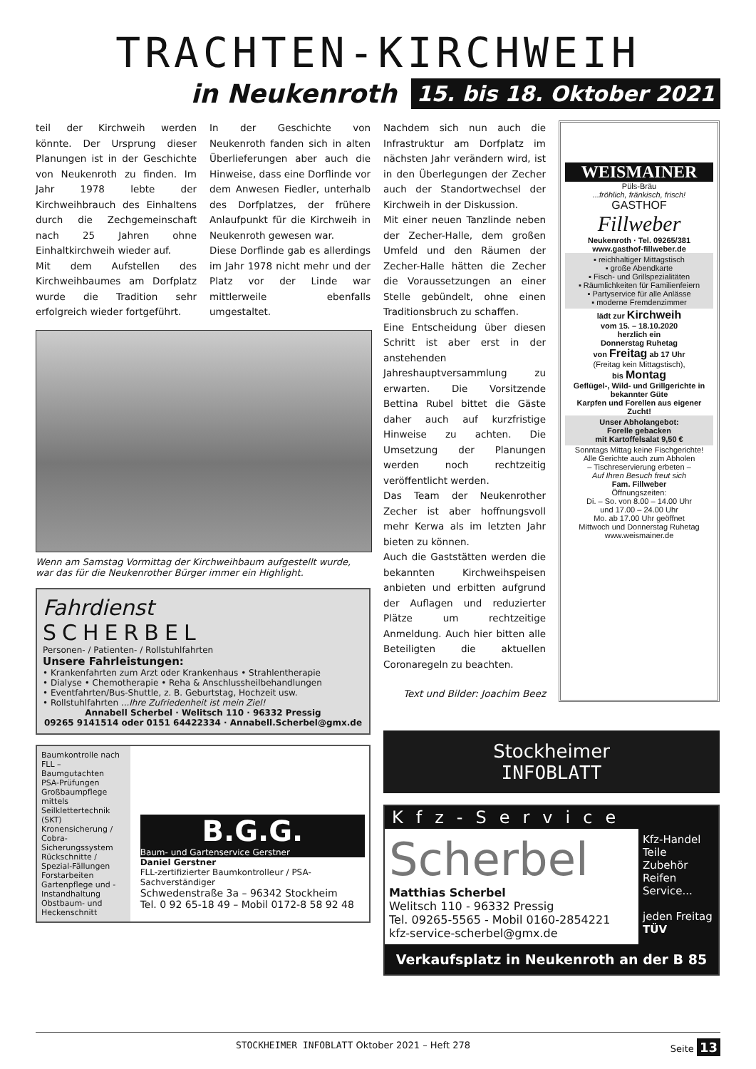TRACHTEN-KIRCHWEIH
in Neukenroth 15. bis 18. Oktober 2021
teil der Kirchweih werden könnte. Der Ursprung dieser Planungen ist in der Geschichte von Neukenroth zu finden. Im Jahr 1978 lebte der Kirchweihbrauch des Einhaltens durch die Zechgemeinschaft nach 25 Jahren ohne Einhaltkirchweih wieder auf.
Mit dem Aufstellen des Kirchweihbaumes am Dorfplatz wurde die Tradition sehr erfolgreich wieder fortgeführt.
In der Geschichte von Neukenroth fanden sich in alten Überlieferungen aber auch die Hinweise, dass eine Dorflinde vor dem Anwesen Fiedler, unterhalb des Dorfplatzes, der frühere Anlaufpunkt für die Kirchweih in Neukenroth gewesen war.
Diese Dorflinde gab es allerdings im Jahr 1978 nicht mehr und der Platz vor der Linde war mittlerweile ebenfalls umgestaltet.
Wenn am Samstag Vormittag der Kirchweihbaum aufgestellt wurde, war das für die Neukenrother Bürger immer ein Highlight.
Fahrdienst
SCHERBEL
Personen- / Patienten- / Rollstuhlfahrten
Unsere Fahrleistungen:
• Krankenfahrten zum Arzt oder Krankenhaus • Strahlentherapie
• Dialyse • Chemotherapie • Reha & Anschlussheilbehandlungen
• Eventfahrten/Bus-Shuttle, z. B. Geburtstag, Hochzeit usw.
• Rollstuhlfahrten ...Ihre Zufriedenheit ist mein Ziel!
Annabell Scherbel · Welitsch 110 · 96332 Pressig
09265 9141514 oder 0151 64422334 · Annabell.Scherbel@gmx.de
Baumkontrolle nach FLL – Baumgutachten
PSA-Prüfungen
Großbaumpflege mittels Seilklettertechnik (SKT)
Kronensicherung / Cobra-Sicherungssystem
Rückschnitte / Spezial-Fällungen
Forstarbeiten
Gartenpflege und -Instandhaltung
Obstbaum- und Heckenschnitt
B.G.G.
Baum- und Gartenservice Gerstner
Daniel Gerstner
FLL-zertifizierter Baumkontrolleur / PSA-Sachverständiger
Schwedenstraße 3a – 96342 Stockheim
Tel. 0 92 65-18 49 – Mobil 0172-8 58 92 48
Nachdem sich nun auch die Infrastruktur am Dorfplatz im nächsten Jahr verändern wird, ist in den Überlegungen der Zecher auch der Standortwechsel der Kirchweih in der Diskussion.
Mit einer neuen Tanzlinde neben der Zecher-Halle, dem großen Umfeld und den Räumen der Zecher-Halle hätten die Zecher die Voraussetzungen an einer Stelle gebündelt, ohne einen Traditionsbruch zu schaffen.
Eine Entscheidung über diesen Schritt ist aber erst in der anstehenden Jahreshauptversammlung zu erwarten. Die Vorsitzende Bettina Rubel bittet die Gäste daher auch auf kurzfristige Hinweise zu achten. Die Umsetzung der Planungen werden noch rechtzeitig veröffentlicht werden.
Das Team der Neukenrother Zecher ist aber hoffnungsvoll mehr Kerwa als im letzten Jahr bieten zu können.
Auch die Gaststätten werden die bekannten Kirchweihspeisen anbieten und erbitten aufgrund der Auflagen und reduzierter Plätze um rechtzeitige Anmeldung. Auch hier bitten alle Beteiligten die aktuellen Coronaregeln zu beachten.
Text und Bilder: Joachim Beez
WEISMAINER
Püls-Bräu
...fröhlich, fränkisch, frisch!
GASTHOF
Fillweber
Neukenroth · Tel. 09265/381
www.gasthof-fillweber.de
▪ reichhaltiger Mittagstisch
▪ große Abendkarte
▪ Fisch- und Grillspezialitäten
▪ Räumlichkeiten für Familienfeiern
▪ Partyservice für alle Anlässe
▪ moderne Fremdenzimmer
lädt zur Kirchweih
vom 15. – 18.10.2020
herzlich ein
Donnerstag Ruhetag
von Freitag ab 17 Uhr
(Freitag kein Mittagstisch),
bis Montag
Geflügel-, Wild- und Grillgerichte in bekannter Güte
Karpfen und Forellen aus eigener Zucht!
Unser Abholangebot:
Forelle gebacken
mit Kartoffelsalat 9,50 €
Sonntags Mittag keine Fischgerichte!
Alle Gerichte auch zum Abholen
– Tischreservierung erbeten –
Auf Ihren Besuch freut sich
Fam. Fillweber
Öffnungszeiten:
Di. – So. von 8.00 – 14.00 Uhr
und 17.00 – 24.00 Uhr
Mo. ab 17.00 Uhr geöffnet
Mittwoch und Donnerstag Ruhetag
www.weismainer.de
Stockheimer
INFOBLATT
Kfz-Service
Scherbel
Matthias Scherbel
Welitsch 110 - 96332 Pressig
Tel. 09265-5565 - Mobil 0160-2854221
kfz-service-scherbel@gmx.de
Kfz-Handel
Teile
Zubehör
Reifen
Service...
jeden Freitag
TÜV
Verkaufsplatz in Neukenroth an der B 85
STOCKHEIMER INFOBLATT Oktober 2021 – Heft 278 Seite 13